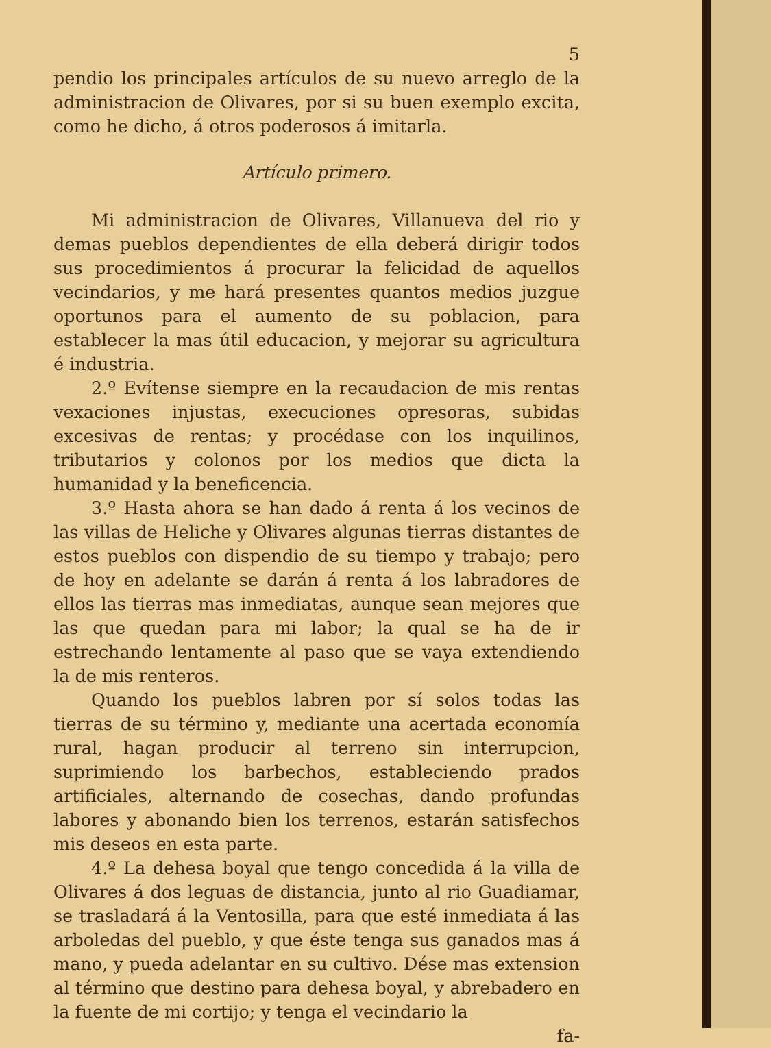5
pendio los principales artículos de su nuevo arreglo de la administracion de Olivares, por si su buen exemplo excita, como he dicho, á otros poderosos á imitarla.
Artículo primero.
Mi administracion de Olivares, Villanueva del rio y demas pueblos dependientes de ella deberá dirigir todos sus procedimientos á procurar la felicidad de aquellos vecindarios, y me hará presentes quantos medios juzgue oportunos para el aumento de su poblacion, para establecer la mas útil educacion, y mejorar su agricultura é industria.
2.º Evítense siempre en la recaudacion de mis rentas vexaciones injustas, execuciones opresoras, subidas excesivas de rentas; y procédase con los inquilinos, tributarios y colonos por los medios que dicta la humanidad y la beneficencia.
3.º Hasta ahora se han dado á renta á los vecinos de las villas de Heliche y Olivares algunas tierras distantes de estos pueblos con dispendio de su tiempo y trabajo; pero de hoy en adelante se darán á renta á los labradores de ellos las tierras mas inmediatas, aunque sean mejores que las que quedan para mi labor; la qual se ha de ir estrechando lentamente al paso que se vaya extendiendo la de mis renteros.
Quando los pueblos labren por sí solos todas las tierras de su término y, mediante una acertada economía rural, hagan producir al terreno sin interrupcion, suprimiendo los barbechos, estableciendo prados artificiales, alternando de cosechas, dando profundas labores y abonando bien los terrenos, estarán satisfechos mis deseos en esta parte.
4.º La dehesa boyal que tengo concedida á la villa de Olivares á dos leguas de distancia, junto al rio Guadiamar, se trasladará á la Ventosilla, para que esté inmediata á las arboledas del pueblo, y que éste tenga sus ganados mas á mano, y pueda adelantar en su cultivo. Dése mas extension al término que destino para dehesa boyal, y abrebadero en la fuente de mi cortijo; y tenga el vecindario la
fa-